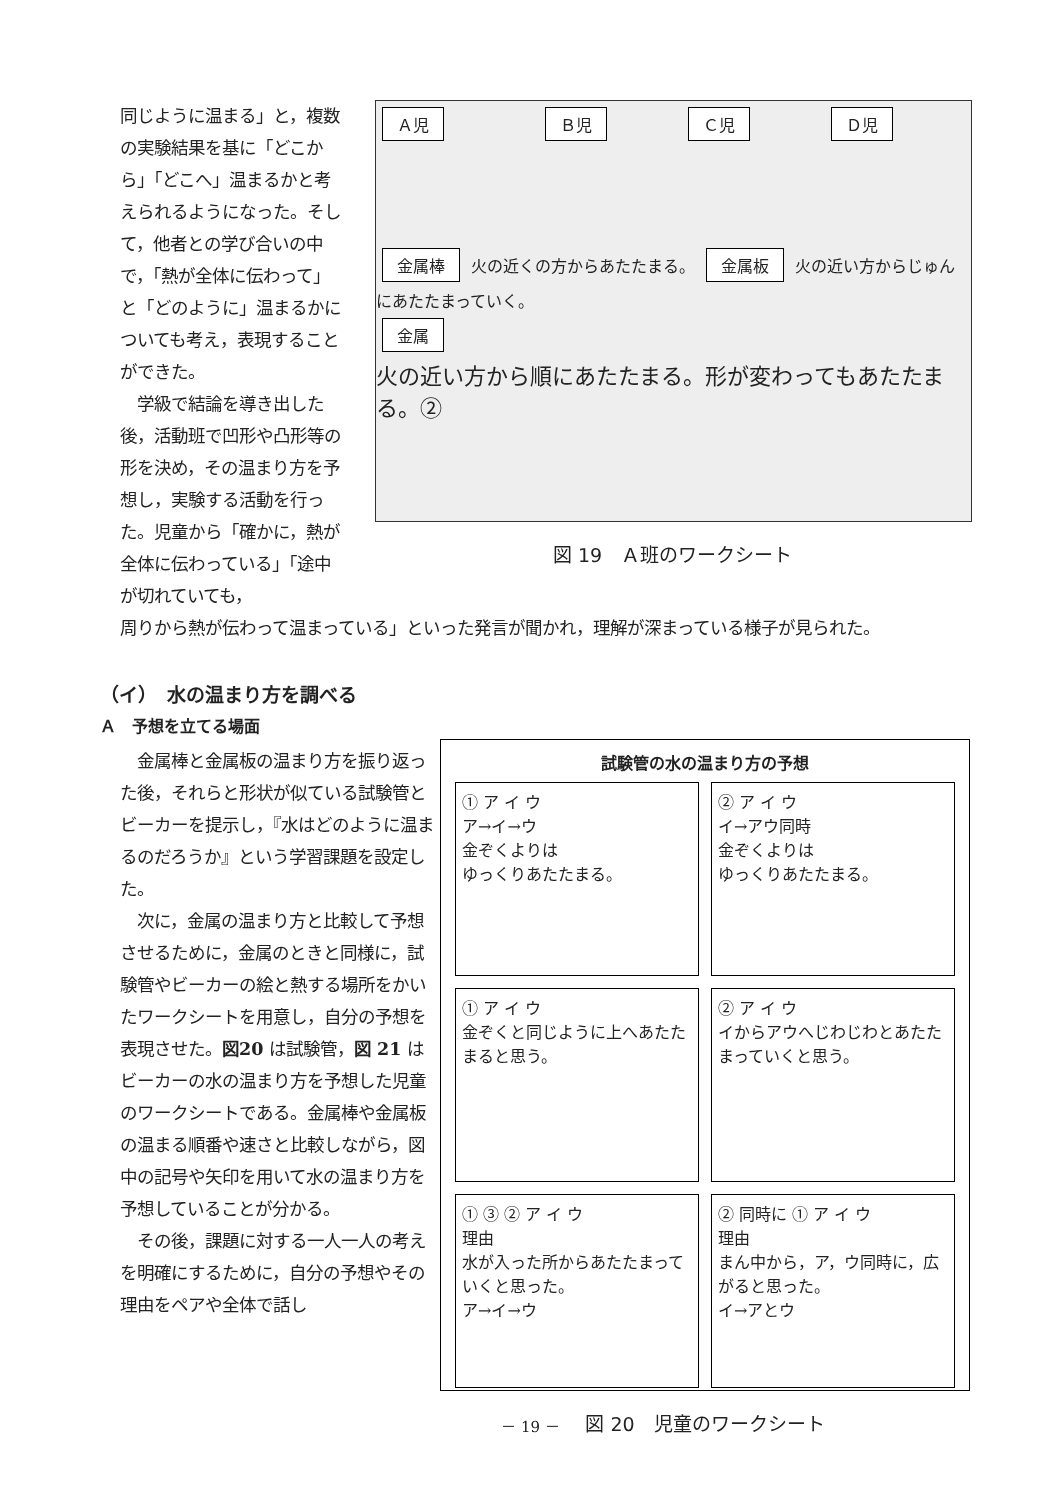同じように温まる」と，複数の実験結果を基に「どこから」「どこへ」温まるかと考えられるようになった。そして，他者との学び合いの中で，「熱が全体に伝わって」と「どのように」温まるかについても考え，表現することができた。
　学級で結論を導き出した後，活動班で凹形や凸形等の形を決め，その温まり方を予想し，実験する活動を行った。児童から「確かに，熱が全体に伝わっている」「途中が切れていても，
Ａ児 Ｂ児 Ｃ児 Ｄ児
金属棒 火の近くの方からあたたまる。 金属板 火の近い方からじゅんにあたたまっていく。
金属
火の近い方から順にあたたまる。形が変わってもあたたまる。②
図 19　Ａ班のワークシート
周りから熱が伝わって温まっている」といった発言が聞かれ，理解が深まっている様子が見られた。
（イ）　水の温まり方を調べる
Ａ　予想を立てる場面
　金属棒と金属板の温まり方を振り返った後，それらと形状が似ている試験管とビーカーを提示し，『水はどのように温まるのだろうか』という学習課題を設定した。
　次に，金属の温まり方と比較して予想させるために，金属のときと同様に，試験管やビーカーの絵と熱する場所をかいたワークシートを用意し，自分の予想を表現させた。図20 は試験管，図 21 はビーカーの水の温まり方を予想した児童のワークシートである。金属棒や金属板の温まる順番や速さと比較しながら，図中の記号や矢印を用いて水の温まり方を予想していることが分かる。
　その後，課題に対する一人一人の考えを明確にするために，自分の予想やその理由をペアや全体で話し
試験管の水の温まり方の予想
① ア イ ウ
ア→イ→ウ
金ぞくよりは
ゆっくりあたたまる。
② ア イ ウ
イ→アウ同時
金ぞくよりは
ゆっくりあたたまる。
① ア イ ウ
金ぞくと同じように上へあたたまると思う。
② ア イ ウ
イからアウへじわじわとあたたまっていくと思う。
① ③ ② ア イ ウ
理由
水が入った所からあたたまっていくと思った。
ア→イ→ウ
② 同時に ① ア イ ウ
理由
まん中から，ア，ウ同時に，広がると思った。
イ→アとウ
図 20　児童のワークシート
－ 19 －